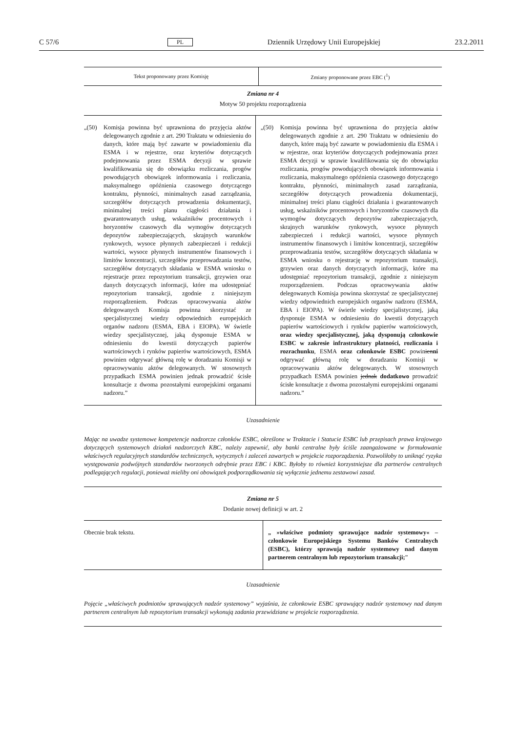C 57/6 PL Dziennik Urzędowy Unii Europejskiej 23.2.2011
| Tekst proponowany przez Komisję | Zmiany proponowane przez EBC (<sup>1</sup>) |
| --- | --- |
Zmiana nr 4
Motyw 50 projektu rozporządzenia
| „(50) Komisja powinna być uprawniona do przyjęcia aktów delegowanych zgodnie z art. 290 Traktatu w odniesieniu do danych, które mają być zawarte w powiadomieniu dla ESMA i w rejestrze, oraz kryteriów dotyczących podejmowania przez ESMA decyzji w sprawie kwalifikowania się do obowiązku rozliczania, progów powodujących obowiązek informowania i rozliczania, maksymalnego opóźnienia czasowego dotyczącego kontraktu, płynności, minimalnych zasad zarządzania, szczegółów dotyczących prowadzenia dokumentacji, minimalnej treści planu ciągłości działania i gwarantowanych usług, wskaźników procentowych i horyzontów czasowych dla wymogów dotyczących depozytów zabezpieczających, skrajnych warunków rynkowych, wysoce płynnych zabezpieczeń i redukcji wartości, wysoce płynnych instrumentów finansowych i limitów koncentracji, szczegółów przeprowadzania testów, szczegółów dotyczących składania w ESMA wniosku o rejestracje przez repozytorium transakcji, grzywien oraz danych dotyczących informacji, które ma udostępniać repozytorium transakcji, zgodnie z niniejszym rozporządzeniem. Podczas opracowywania aktów delegowanych Komisja powinna skorzystać ze specjalistycznej wiedzy odpowiednich europejskich organów nadzoru (ESMA, EBA i EIOPA). W świetle wiedzy specjalistycznej, jaką dysponuje ESMA w odniesieniu do kwestii dotyczących papierów wartościowych i rynków papierów wartościowych, ESMA powinien odgrywać główną rolę w doradzaniu Komisji w opracowywaniu aktów delegowanych. W stosownych przypadkach ESMA powinien jednak prowadzić ścisłe konsultacje z dwoma pozostałymi europejskimi organami nadzoru.” | „(50) Komisja powinna być uprawniona do przyjęcia aktów delegowanych zgodnie z art. 290 Traktatu w odniesieniu do danych, które mają być zawarte w powiadomieniu dla ESMA i w rejestrze, oraz kryteriów dotyczących podejmowania przez ESMA decyzji w sprawie kwalifikowania się do obowiązku rozliczania, progów powodujących obowiązek informowania i rozliczania, maksymalnego opóźnienia czasowego dotyczącego kontraktu, płynności, minimalnych zasad zarządzania, szczegółów dotyczących prowadzenia dokumentacji, minimalnej treści planu ciągłości działania i gwarantowanych usług, wskaźników procentowych i horyzontów czasowych dla wymogów dotyczących depozytów zabezpieczających, skrajnych warunków rynkowych, wysoce płynnych zabezpieczeń i redukcji wartości, wysoce płynnych instrumentów finansowych i limitów koncentracji, szczegółów przeprowadzania testów, szczegółów dotyczących składania w ESMA wniosku o rejestrację w repozytorium transakcji, grzywien oraz danych dotyczących informacji, które ma udostępniać repozytorium transakcji, zgodnie z niniejszym rozporządzeniem. Podczas opracowywania aktów delegowanych Komisja powinna skorzystać ze specjalistycznej wiedzy odpowiednich europejskich organów nadzoru (ESMA, EBA i EIOPA). W świetle wiedzy specjalistycznej, jaką dysponuje ESMA w odniesieniu do kwestii dotyczących papierów wartościowych i rynków papierów wartościowych, oraz wiedzy specjalistycznej, jaką dysponują członkowie ESBC w zakresie infrastruktury płatności, rozliczania i rozrachunku , ESMA oraz członkowie ESBC powin ien ni odgrywać główną rolę w doradzaniu Komisji w opracowywaniu aktów delegowanych. W stosownych przypadkach ESMA powinien jednak dodatkowo prowadzić ścisłe konsultacje z dwoma pozostałymi europejskimi organami nadzoru.” |
Uzasadnienie
Mając na uwadze systemowe kompetencje nadzorcze członków ESBC, określone w Traktacie i Statucie ESBC lub przepisach prawa krajowego dotyczących systemowych działań nadzorczych KBC, należy zapewnić, aby banki centralne były ściśle zaangażowane w formułowanie właściwych regulacyjnych standardów technicznych, wytycznych i zaleceń zawartych w projekcie rozporządzenia. Pozwoliłoby to uniknąć ryzyka występowania podwójnych standardów tworzonych odrębnie przez EBC i KBC. Byłoby to również korzystniejsze dla partnerów centralnych podlegających regulacji, ponieważ mieliby oni obowiązek podporządkowania się wyłącznie jednemu zestawowi zasad.
Zmiana nr 5
Dodanie nowej definicji w art. 2
| Obecnie brak tekstu. | „ »właściwe podmioty sprawujące nadzór systemowy« – członkowie Europejskiego Systemu Banków Centralnych (ESBC), którzy sprawują nadzór systemowy nad danym partnerem centralnym lub repozytorium transakcji; ” |
Uzasadnienie
Pojęcie „właściwych podmiotów sprawujących nadzór systemowy” wyjaśnia, że członkowie ESBC sprawujący nadzór systemowy nad danym partnerem centralnym lub repozytorium transakcji wykonują zadania przewidziane w projekcie rozporządzenia.